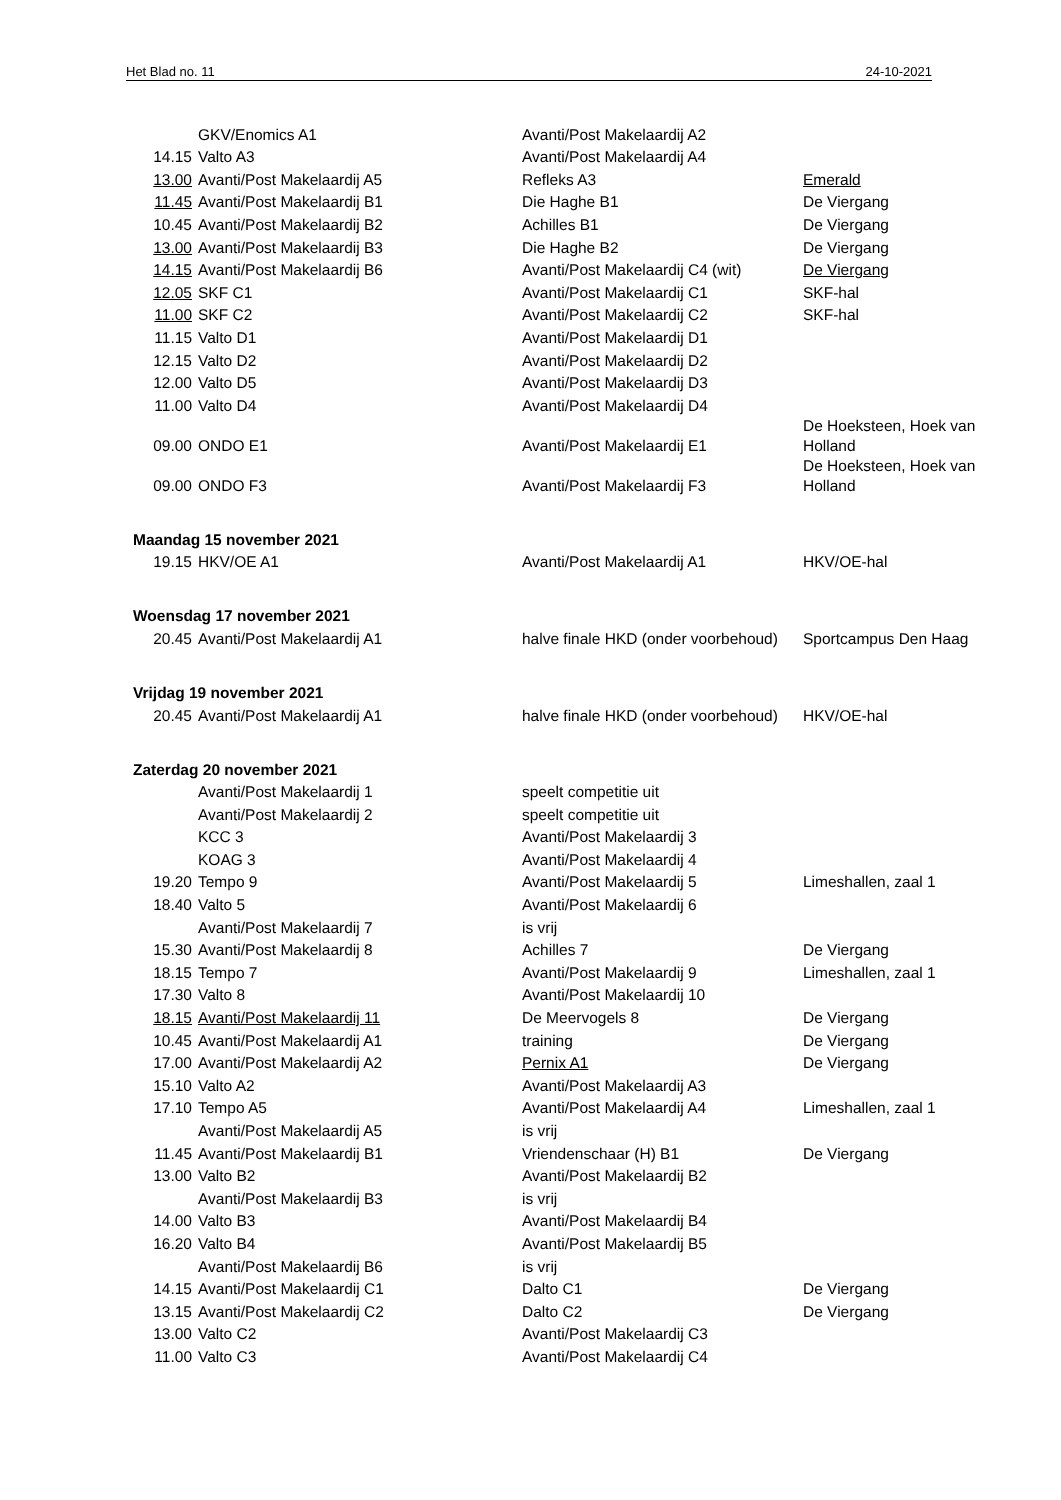Het Blad no. 11 24-10-2021
| | GKV/Enomics A1 | Avanti/Post Makelaardij A2 | |
| 14.15 | Valto A3 | Avanti/Post Makelaardij A4 | |
| 13.00 | Avanti/Post Makelaardij A5 | Refleks A3 | Emerald |
| 11.45 | Avanti/Post Makelaardij B1 | Die Haghe B1 | De Viergang |
| 10.45 | Avanti/Post Makelaardij B2 | Achilles B1 | De Viergang |
| 13.00 | Avanti/Post Makelaardij B3 | Die Haghe B2 | De Viergang |
| 14.15 | Avanti/Post Makelaardij B6 | Avanti/Post Makelaardij C4 (wit) | De Viergang |
| 12.05 | SKF C1 | Avanti/Post Makelaardij C1 | SKF-hal |
| 11.00 | SKF C2 | Avanti/Post Makelaardij C2 | SKF-hal |
| 11.15 | Valto D1 | Avanti/Post Makelaardij D1 | |
| 12.15 | Valto D2 | Avanti/Post Makelaardij D2 | |
| 12.00 | Valto D5 | Avanti/Post Makelaardij D3 | |
| 11.00 | Valto D4 | Avanti/Post Makelaardij D4 | |
| 09.00 | ONDO E1 | Avanti/Post Makelaardij E1 | De Hoeksteen, Hoek van Holland |
| 09.00 | ONDO F3 | Avanti/Post Makelaardij F3 | De Hoeksteen, Hoek van Holland |
| Maandag 15 november 2021 | | | |
| 19.15 | HKV/OE A1 | Avanti/Post Makelaardij A1 | HKV/OE-hal |
| Woensdag 17 november 2021 | | | |
| 20.45 | Avanti/Post Makelaardij A1 | halve finale HKD (onder voorbehoud) | Sportcampus Den Haag |
| Vrijdag 19 november 2021 | | | |
| 20.45 | Avanti/Post Makelaardij A1 | halve finale HKD (onder voorbehoud) | HKV/OE-hal |
| Zaterdag 20 november 2021 | | | |
| | Avanti/Post Makelaardij 1 | speelt competitie uit | |
| | Avanti/Post Makelaardij 2 | speelt competitie uit | |
| | KCC 3 | Avanti/Post Makelaardij 3 | |
| | KOAG 3 | Avanti/Post Makelaardij 4 | |
| 19.20 | Tempo 9 | Avanti/Post Makelaardij 5 | Limeshallen, zaal 1 |
| 18.40 | Valto 5 | Avanti/Post Makelaardij 6 | |
| | Avanti/Post Makelaardij 7 | is vrij | |
| 15.30 | Avanti/Post Makelaardij 8 | Achilles 7 | De Viergang |
| 18.15 | Tempo 7 | Avanti/Post Makelaardij 9 | Limeshallen, zaal 1 |
| 17.30 | Valto 8 | Avanti/Post Makelaardij 10 | |
| 18.15 | Avanti/Post Makelaardij 11 | De Meervogels 8 | De Viergang |
| 10.45 | Avanti/Post Makelaardij A1 | training | De Viergang |
| 17.00 | Avanti/Post Makelaardij A2 | Pernix A1 | De Viergang |
| 15.10 | Valto A2 | Avanti/Post Makelaardij A3 | |
| 17.10 | Tempo A5 | Avanti/Post Makelaardij A4 | Limeshallen, zaal 1 |
| | Avanti/Post Makelaardij A5 | is vrij | |
| 11.45 | Avanti/Post Makelaardij B1 | Vriendenschaar (H) B1 | De Viergang |
| 13.00 | Valto B2 | Avanti/Post Makelaardij B2 | |
| | Avanti/Post Makelaardij B3 | is vrij | |
| 14.00 | Valto B3 | Avanti/Post Makelaardij B4 | |
| 16.20 | Valto B4 | Avanti/Post Makelaardij B5 | |
| | Avanti/Post Makelaardij B6 | is vrij | |
| 14.15 | Avanti/Post Makelaardij C1 | Dalto C1 | De Viergang |
| 13.15 | Avanti/Post Makelaardij C2 | Dalto C2 | De Viergang |
| 13.00 | Valto C2 | Avanti/Post Makelaardij C3 | |
| 11.00 | Valto C3 | Avanti/Post Makelaardij C4 | |